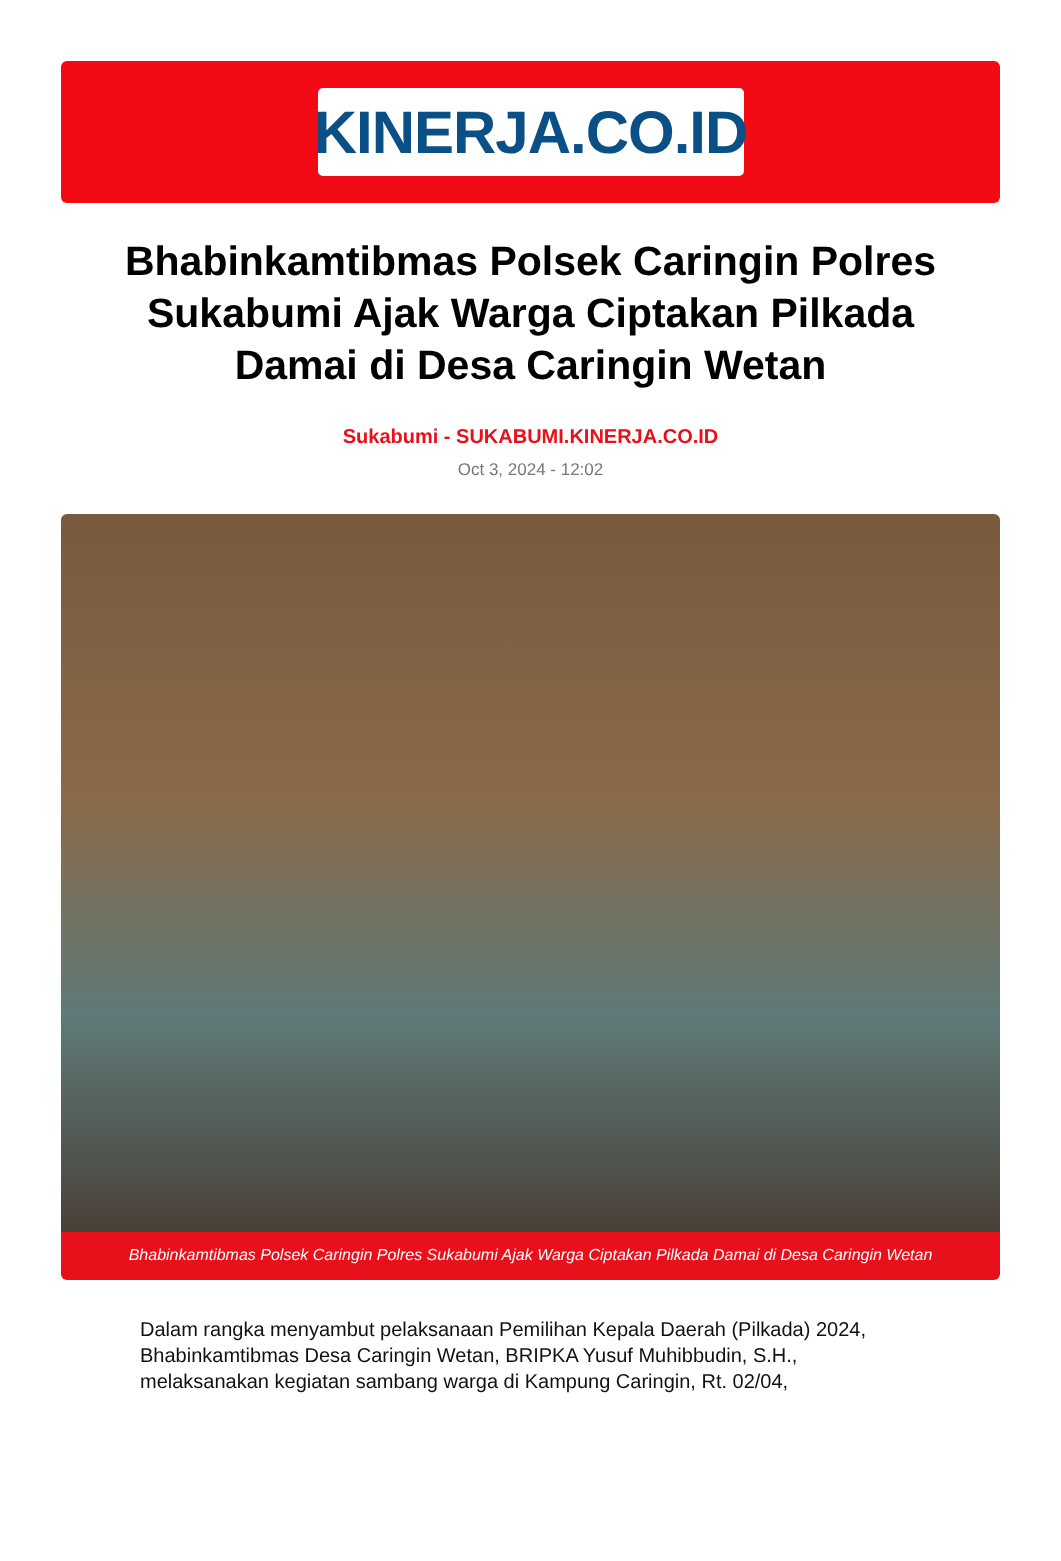KINERJA.CO.ID
Bhabinkamtibmas Polsek Caringin Polres Sukabumi Ajak Warga Ciptakan Pilkada Damai di Desa Caringin Wetan
Sukabumi - SUKABUMI.KINERJA.CO.ID
Oct 3, 2024 - 12:02
Bhabinkamtibmas Polsek Caringin Polres Sukabumi Ajak Warga Ciptakan Pilkada Damai di Desa Caringin Wetan
Dalam rangka menyambut pelaksanaan Pemilihan Kepala Daerah (Pilkada) 2024, Bhabinkamtibmas Desa Caringin Wetan, BRIPKA Yusuf Muhibbudin, S.H., melaksanakan kegiatan sambang warga di Kampung Caringin, Rt. 02/04,